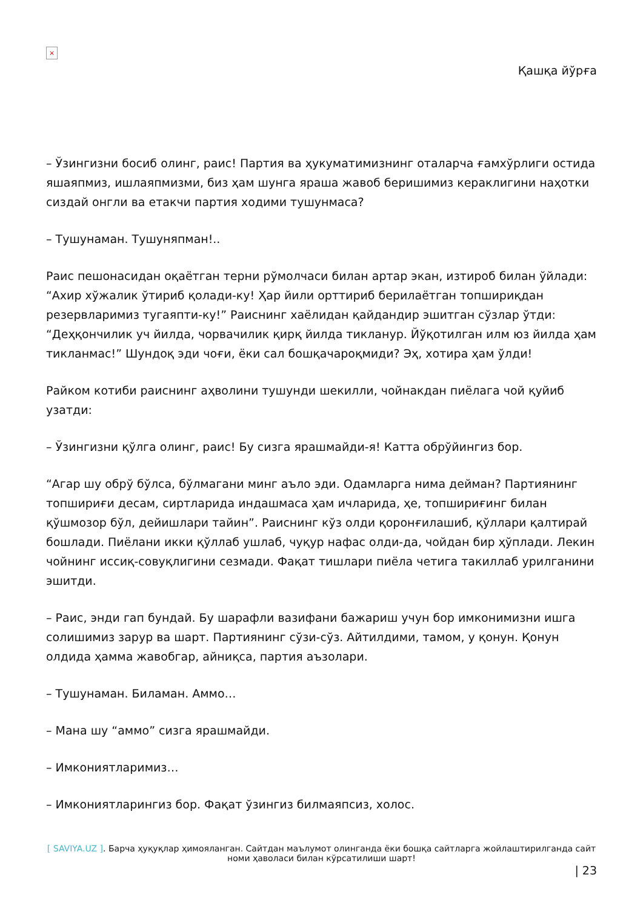×
Қашқа йўрға
– Ўзингизни босиб олинг, раис! Партия ва ҳукуматимизнинг оталарча ғамхўрлиги остида яшаяпмиз, ишлаяпмизми, биз ҳам шунга яраша жавоб беришимиз кераклигини наҳотки сиздай онгли ва етакчи партия ходими тушунмаса?
– Тушунаман. Тушуняпман!..
Раис пешонасидан оқаётган терни рўмолчаси билан артар экан, изтироб билан ўйлади: “Ахир хўжалик ўтириб қолади-ку! Ҳар йили орттириб берилаётган топшириқдан резервларимиз тугаяпти-ку!” Раиснинг хаёлидан қайдандир эшитган сўзлар ўтди: “Деҳқончилик уч йилда, чорвачилик қирқ йилда тикланур. Йўқотилган илм юз йилда ҳам тикланмас!” Шундоқ эди чоғи, ёки сал бошқачароқмиди? Эҳ, хотира ҳам ўлди!
Райком котиби раиснинг аҳволини тушунди шекилли, чойнакдан пиёлага чой қуйиб узатди:
– Ўзингизни қўлга олинг, раис! Бу сизга ярашмайди-я! Катта обрўйингиз бор.
“Агар шу обрў бўлса, бўлмагани минг аъло эди. Одамларга нима дейман? Партиянинг топшириғи десам, сиртларида индашмаса ҳам ичларида, ҳе, топшириғинг билан қўшмозор бўл, дейишлари тайин”. Раиснинг кўз олди қоронғилашиб, қўллари қалтирай бошлади. Пиёлани икки қўллаб ушлаб, чуқур нафас олди-да, чойдан бир ҳўплади. Лекин чойнинг иссиқ-совуқлигини сезмади. Фақат тишлари пиёла четига такиллаб урилганини эшитди.
– Раис, энди гап бундай. Бу шарафли вазифани бажариш учун бор имконимизни ишга солишимиз зарур ва шарт. Партиянинг сўзи-сўз. Айтилдими, тамом, у қонун. Қонун олдида ҳамма жавобгар, айниқса, партия аъзолари.
– Тушунаман. Биламан. Аммо…
– Мана шу “аммо” сизга ярашмайди.
– Имкониятларимиз…
– Имкониятларингиз бор. Фақат ўзингиз билмаяпсиз, холос.
[ SAVIYA.UZ ]. Барча ҳуқуқлар ҳимояланган. Сайтдан маълумот олинганда ёки бошқа сайтларга жойлаштирилганда сайт номи ҳаволаси билан кўрсатилиши шарт!
| 23